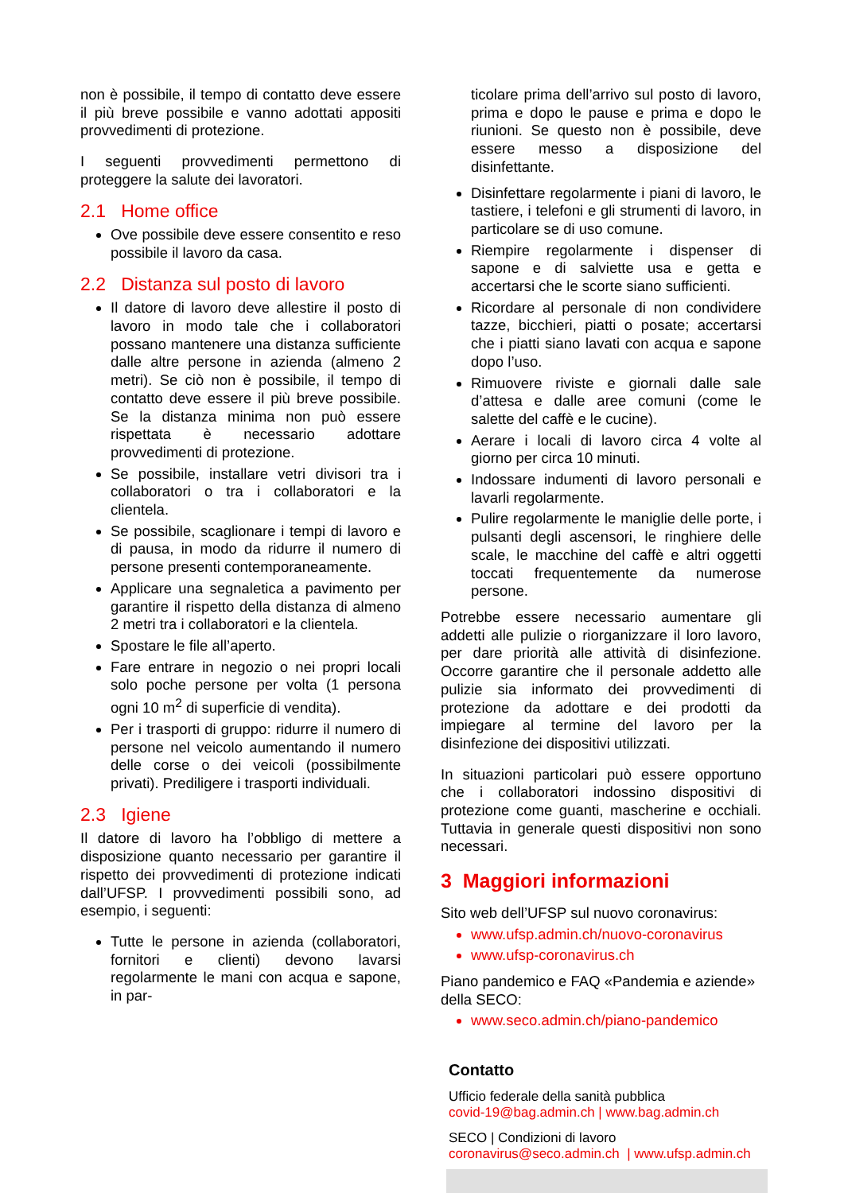non è possibile, il tempo di contatto deve essere il più breve possibile e vanno adottati appositi provvedimenti di protezione.
I seguenti provvedimenti permettono di proteggere la salute dei lavoratori.
2.1 Home office
Ove possibile deve essere consentito e reso possibile il lavoro da casa.
2.2 Distanza sul posto di lavoro
Il datore di lavoro deve allestire il posto di lavoro in modo tale che i collaboratori possano mantenere una distanza sufficiente dalle altre persone in azienda (almeno 2 metri). Se ciò non è possibile, il tempo di contatto deve essere il più breve possibile. Se la distanza minima non può essere rispettata è necessario adottare provvedimenti di protezione.
Se possibile, installare vetri divisori tra i collaboratori o tra i collaboratori e la clientela.
Se possibile, scaglionare i tempi di lavoro e di pausa, in modo da ridurre il numero di persone presenti contemporaneamente.
Applicare una segnaletica a pavimento per garantire il rispetto della distanza di almeno 2 metri tra i collaboratori e la clientela.
Spostare le file all’aperto.
Fare entrare in negozio o nei propri locali solo poche persone per volta (1 persona ogni 10 m<sup>2</sup> di superficie di vendita).
Per i trasporti di gruppo: ridurre il numero di persone nel veicolo aumentando il numero delle corse o dei veicoli (possibilmente privati). Prediligere i trasporti individuali.
2.3 Igiene
Il datore di lavoro ha l’obbligo di mettere a disposizione quanto necessario per garantire il rispetto dei provvedimenti di protezione indicati dall’UFSP. I provvedimenti possibili sono, ad esempio, i seguenti:
Tutte le persone in azienda (collaboratori, fornitori e clienti) devono lavarsi regolarmente le mani con acqua e sapone, in par-
ticolare prima dell’arrivo sul posto di lavoro, prima e dopo le pause e prima e dopo le riunioni. Se questo non è possibile, deve essere messo a disposizione del disinfettante.
Disinfettare regolarmente i piani di lavoro, le tastiere, i telefoni e gli strumenti di lavoro, in particolare se di uso comune.
Riempire regolarmente i dispenser di sapone e di salviette usa e getta e accertarsi che le scorte siano sufficienti.
Ricordare al personale di non condividere tazze, bicchieri, piatti o posate; accertarsi che i piatti siano lavati con acqua e sapone dopo l’uso.
Rimuovere riviste e giornali dalle sale d’attesa e dalle aree comuni (come le salette del caffè e le cucine).
Aerare i locali di lavoro circa 4 volte al giorno per circa 10 minuti.
Indossare indumenti di lavoro personali e lavarli regolarmente.
Pulire regolarmente le maniglie delle porte, i pulsanti degli ascensori, le ringhiere delle scale, le macchine del caffè e altri oggetti toccati frequentemente da numerose persone.
Potrebbe essere necessario aumentare gli addetti alle pulizie o riorganizzare il loro lavoro, per dare priorità alle attività di disinfezione. Occorre garantire che il personale addetto alle pulizie sia informato dei provvedimenti di protezione da adottare e dei prodotti da impiegare al termine del lavoro per la disinfezione dei dispositivi utilizzati.
In situazioni particolari può essere opportuno che i collaboratori indossino dispositivi di protezione come guanti, mascherine e occhiali. Tuttavia in generale questi dispositivi non sono necessari.
3 Maggiori informazioni
Sito web dell’UFSP sul nuovo coronavirus:
www.ufsp.admin.ch/nuovo-coronavirus
www.ufsp-coronavirus.ch
Piano pandemico e FAQ «Pandemia e aziende» della SECO:
www.seco.admin.ch/piano-pandemico
Contatto
Ufficio federale della sanità pubblica
covid-19@bag.admin.ch | www.bag.admin.ch
SECO | Condizioni di lavoro
coronavirus@seco.admin.ch | www.ufsp.admin.ch